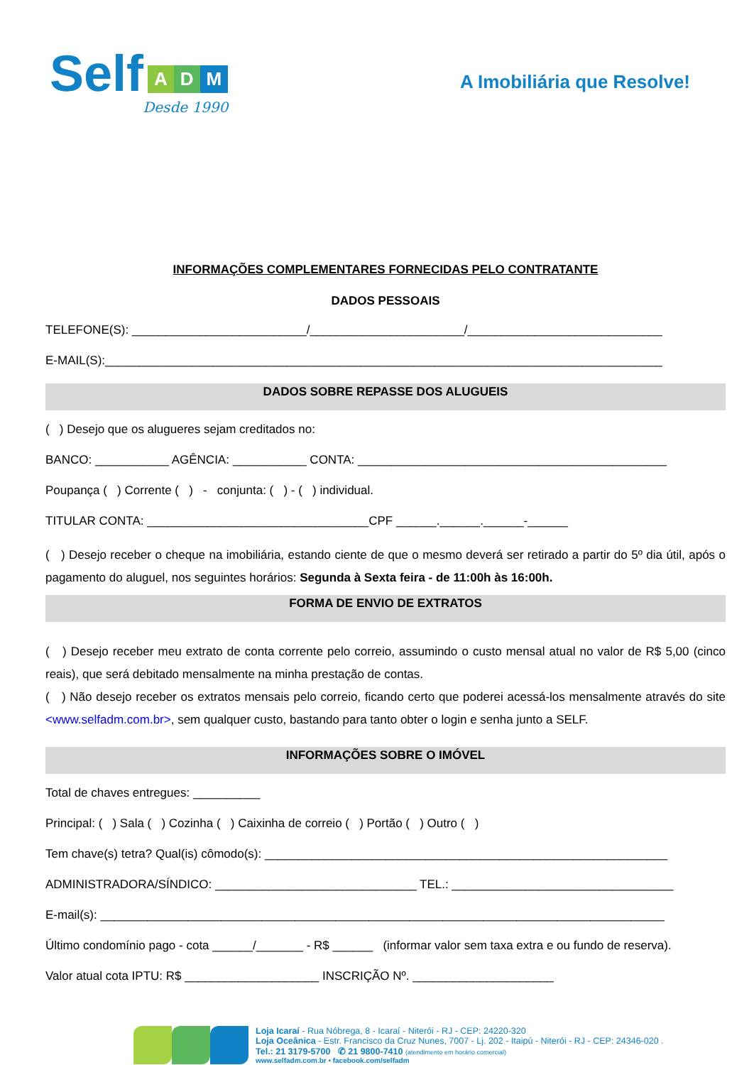Self
A D M
Desde 1990
A Imobiliária que Resolve!
INFORMAÇÕES COMPLEMENTARES FORNECIDAS PELO CONTRATANTE
DADOS PESSOAIS
TELEFONE(S): __________________________/_______________________/_____________________________
E-MAIL(S):___________________________________________________________________________________
DADOS SOBRE REPASSE DOS ALUGUEIS
( ) Desejo que os alugueres sejam creditados no:
BANCO: ___________ AGÊNCIA: ___________ CONTA: ______________________________________________
Poupança ( ) Corrente ( ) - conjunta: ( ) - ( ) individual.
TITULAR CONTA: _________________________________CPF ______.______.______-______
( ) Desejo receber o cheque na imobiliária, estando ciente de que o mesmo deverá ser retirado a partir do 5º dia útil, após o pagamento do aluguel, nos seguintes horários: Segunda à Sexta feira - de 11:00h às 16:00h.
FORMA DE ENVIO DE EXTRATOS
( ) Desejo receber meu extrato de conta corrente pelo correio, assumindo o custo mensal atual no valor de R$ 5,00 (cinco reais), que será debitado mensalmente na minha prestação de contas.
( ) Não desejo receber os extratos mensais pelo correio, ficando certo que poderei acessá-los mensalmente através do site <www.selfadm.com.br>, sem qualquer custo, bastando para tanto obter o login e senha junto a SELF.
INFORMAÇÕES SOBRE O IMÓVEL
Total de chaves entregues: __________
Principal: ( ) Sala ( ) Cozinha ( ) Caixinha de correio ( ) Portão ( ) Outro ( )
Tem chave(s) tetra? Qual(is) cômodo(s): ____________________________________________________________
ADMINISTRADORA/SÍNDICO: ______________________________ TEL.: _________________________________
E-mail(s): ____________________________________________________________________________________
Último condomínio pago - cota ______/_______ - R$ ______ (informar valor sem taxa extra e ou fundo de reserva).
Valor atual cota IPTU: R$ ____________________ INSCRIÇÃO Nº. _____________________
Loja Icaraí - Rua Nóbrega, 8 - Icaraí - Niterói - RJ - CEP: 24220-320
Loja Oceânica - Estr. Francisco da Cruz Nunes, 7007 - Lj. 202 - Itaipú - Niterói - RJ - CEP: 24346-020 .
Tel.: 21 3179-5700 ✆ 21 9800-7410 (atendimento em horário comercial)
www.selfadm.com.br • facebook.com/selfadm